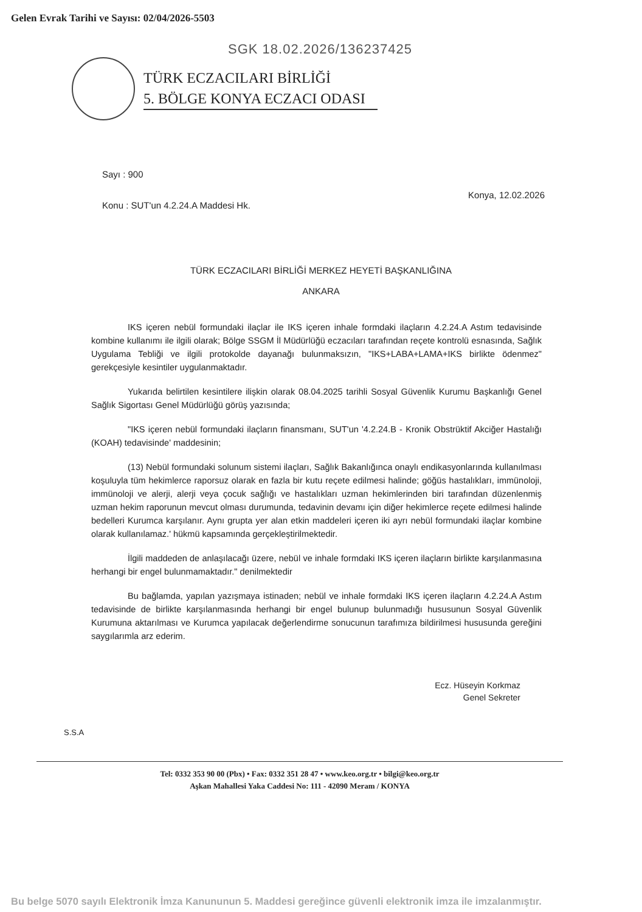Gelen Evrak Tarihi ve Sayısı: 02/04/2026-5503
SGK 18.02.2026/136237425
TÜRK ECZACILARI BİRLİĞİ
5. BÖLGE KONYA ECZACI ODASI
Sayı : 900
Konya, 12.02.2026
Konu : SUT'un 4.2.24.A Maddesi Hk.
TÜRK ECZACILARI BİRLİĞİ MERKEZ HEYETİ BAŞKANLIĞINA
ANKARA
IKS içeren nebül formundaki ilaçlar ile IKS içeren inhale formdaki ilaçların 4.2.24.A Astım tedavisinde kombine kullanımı ile ilgili olarak; Bölge SSGM İl Müdürlüğü eczacıları tarafından reçete kontrolü esnasında, Sağlık Uygulama Tebliği ve ilgili protokolde dayanağı bulunmaksızın, "IKS+LABA+LAMA+IKS birlikte ödenmez" gerekçesiyle kesintiler uygulanmaktadır.
Yukarıda belirtilen kesintilere ilişkin olarak 08.04.2025 tarihli Sosyal Güvenlik Kurumu Başkanlığı Genel Sağlık Sigortası Genel Müdürlüğü görüş yazısında;
"IKS içeren nebül formundaki ilaçların finansmanı, SUT'un '4.2.24.B - Kronik Obstrüktif Akciğer Hastalığı (KOAH) tedavisinde' maddesinin;
(13) Nebül formundaki solunum sistemi ilaçları, Sağlık Bakanlığınca onaylı endikasyonlarında kullanılması koşuluyla tüm hekimlerce raporsuz olarak en fazla bir kutu reçete edilmesi halinde; göğüs hastalıkları, immünoloji, immünoloji ve alerji, alerji veya çocuk sağlığı ve hastalıkları uzman hekimlerinden biri tarafından düzenlenmiş uzman hekim raporunun mevcut olması durumunda, tedavinin devamı için diğer hekimlerce reçete edilmesi halinde bedelleri Kurumca karşılanır. Aynı grupta yer alan etkin maddeleri içeren iki ayrı nebül formundaki ilaçlar kombine olarak kullanılamaz.' hükmü kapsamında gerçekleştirilmektedir.
İlgili maddeden de anlaşılacağı üzere, nebül ve inhale formdaki IKS içeren ilaçların birlikte karşılanmasına herhangi bir engel bulunmamaktadır." denilmektedir
Bu bağlamda, yapılan yazışmaya istinaden; nebül ve inhale formdaki IKS içeren ilaçların 4.2.24.A Astım tedavisinde de birlikte karşılanmasında herhangi bir engel bulunup bulunmadığı hususunun Sosyal Güvenlik Kurumuna aktarılması ve Kurumca yapılacak değerlendirme sonucunun tarafımıza bildirilmesi hususunda gereğini saygılarımla arz ederim.
Ecz. Hüseyin Korkmaz
Genel Sekreter
S.S.A
Tel: 0332 353 90 00 (Pbx) • Fax: 0332 351 28 47 • www.keo.org.tr • bilgi@keo.org.tr
Aşkan Mahallesi Yaka Caddesi No: 111 - 42090 Meram / KONYA
Bu belge 5070 sayılı Elektronik İmza Kanununun 5. Maddesi gereğince güvenli elektronik imza ile imzalanmıştır.